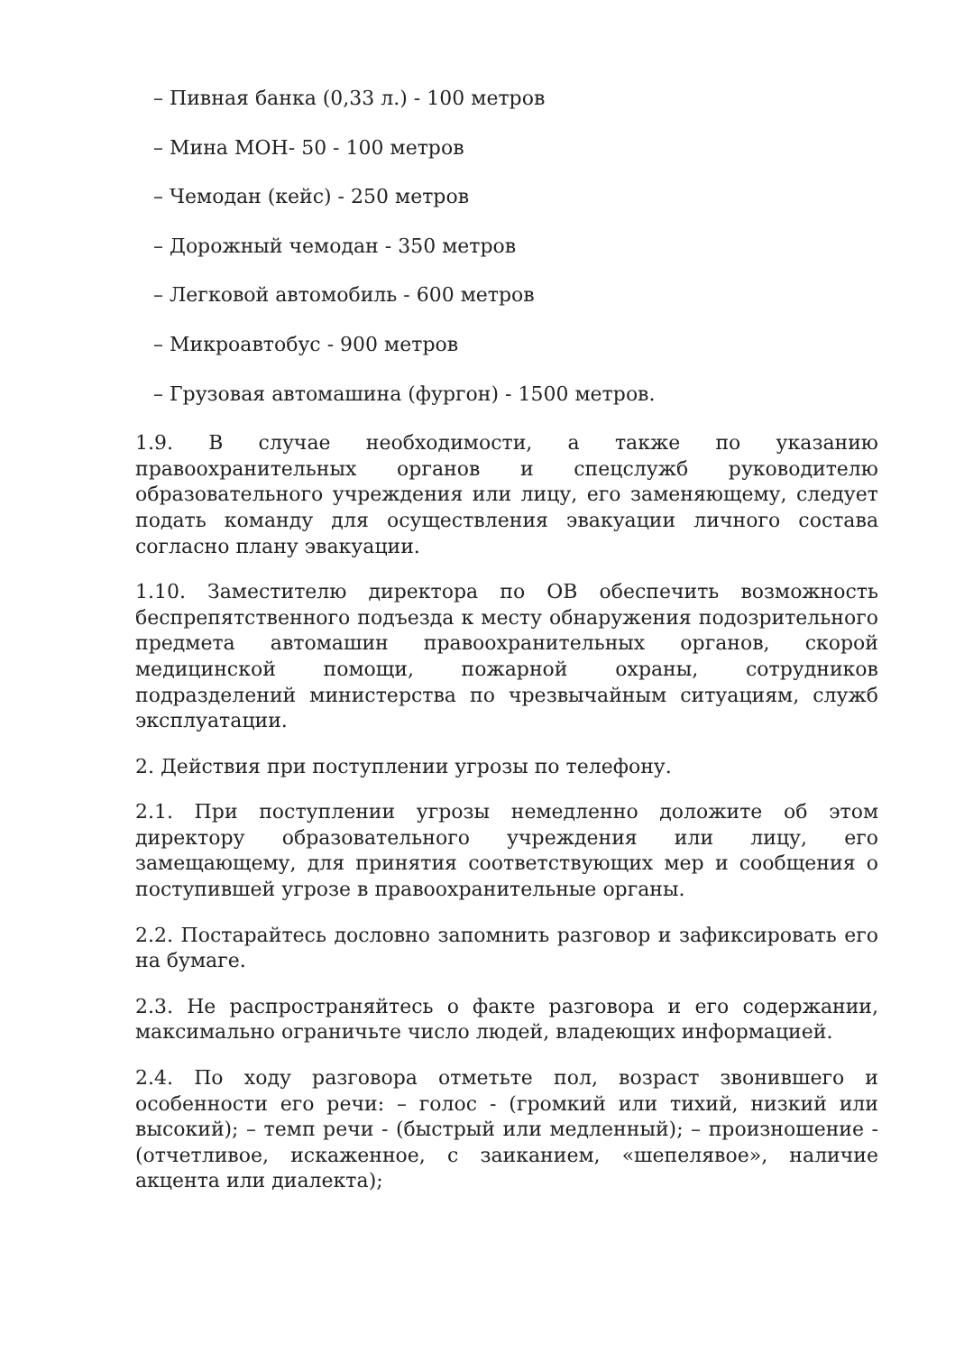– Пивная банка (0,33 л.) - 100 метров
– Мина МОН- 50 - 100 метров
– Чемодан (кейс) - 250 метров
– Дорожный чемодан - 350 метров
– Легковой автомобиль - 600 метров
– Микроавтобус - 900 метров
– Грузовая автомашина (фургон) - 1500 метров.
1.9. В случае необходимости, а также по указанию правоохранительных органов и спецслужб руководителю образовательного учреждения или лицу, его заменяющему, следует подать команду для осуществления эвакуации личного состава согласно плану эвакуации.
1.10. Заместителю директора по ОВ обеспечить возможность беспрепятственного подъезда к месту обнаружения подозрительного предмета автомашин правоохранительных органов, скорой медицинской помощи, пожарной охраны, сотрудников подразделений министерства по чрезвычайным ситуациям, служб эксплуатации.
2. Действия при поступлении угрозы по телефону.
2.1. При поступлении угрозы немедленно доложите об этом директору образовательного учреждения или лицу, его замещающему, для принятия соответствующих мер и сообщения о поступившей угрозе в правоохранительные органы.
2.2. Постарайтесь дословно запомнить разговор и зафиксировать его на бумаге.
2.3. Не распространяйтесь о факте разговора и его содержании, максимально ограничьте число людей, владеющих информацией.
2.4. По ходу разговора отметьте пол, возраст звонившего и особенности его речи: – голос - (громкий или тихий, низкий или высокий); – темп речи - (быстрый или медленный); – произношение - (отчетливое, искаженное, с заиканием, «шепелявое», наличие акцента или диалекта);